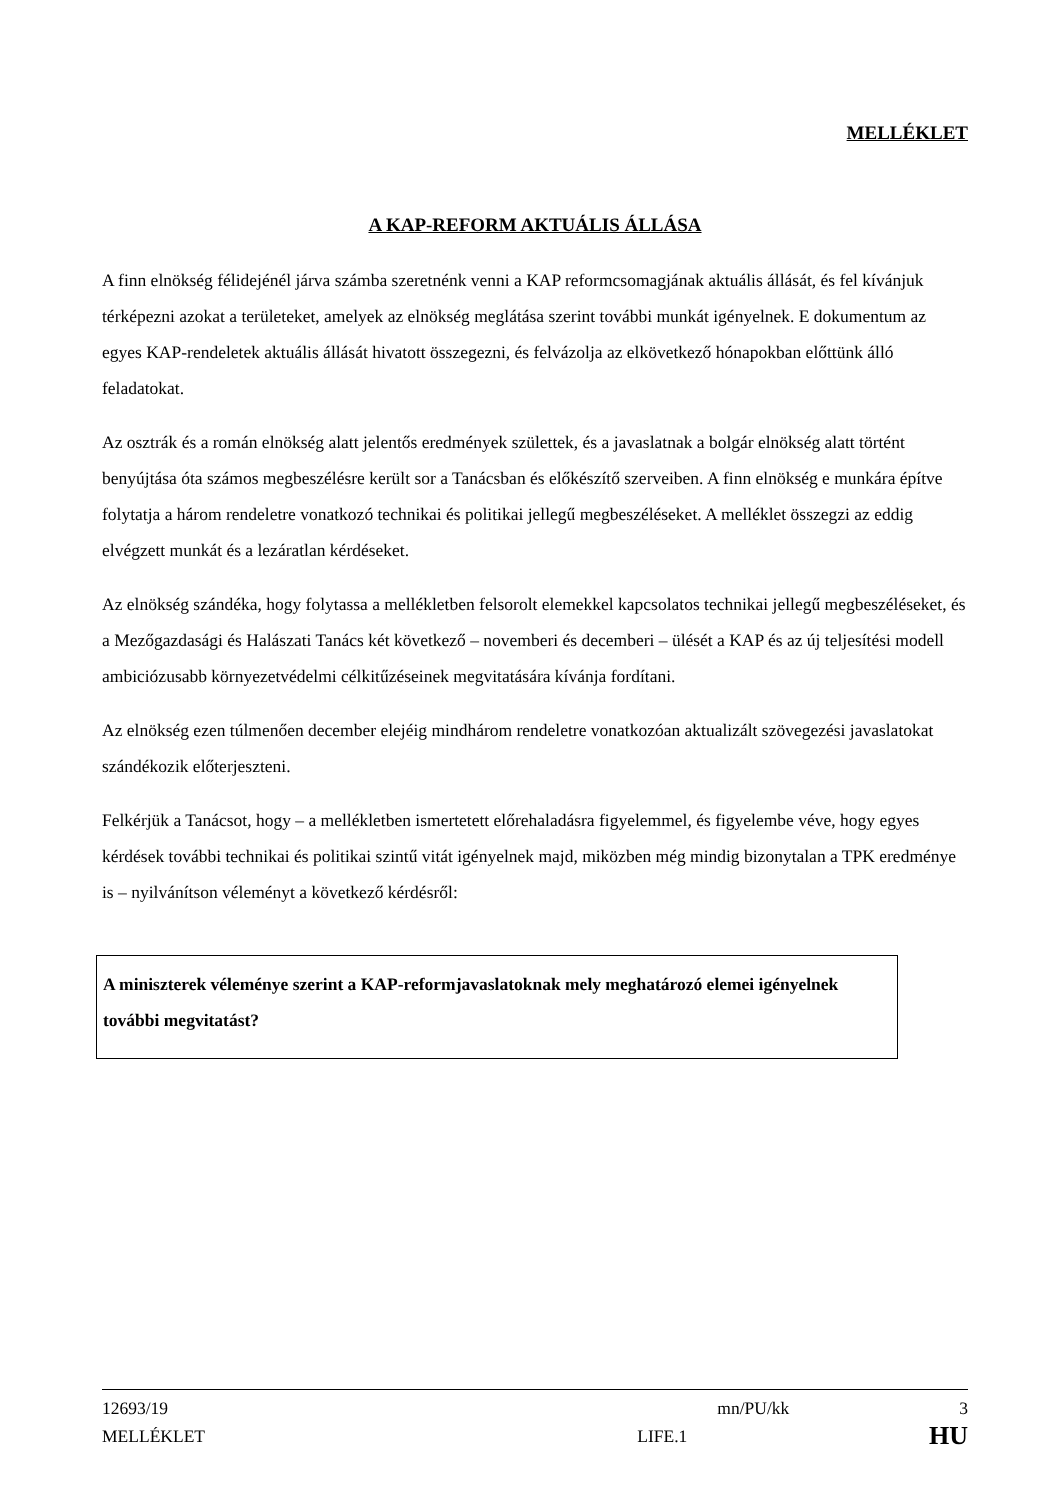MELLÉKLET
A KAP-REFORM AKTUÁLIS ÁLLÁSA
A finn elnökség félidejénél járva számba szeretnénk venni a KAP reformcsomagjának aktuális állását, és fel kívánjuk térképezni azokat a területeket, amelyek az elnökség meglátása szerint további munkát igényelnek. E dokumentum az egyes KAP-rendeletek aktuális állását hivatott összegezni, és felvázolja az elkövetkező hónapokban előttünk álló feladatokat.
Az osztrák és a román elnökség alatt jelentős eredmények születtek, és a javaslatnak a bolgár elnökség alatt történt benyújtása óta számos megbeszélésre került sor a Tanácsban és előkészítő szerveiben. A finn elnökség e munkára építve folytatja a három rendeletre vonatkozó technikai és politikai jellegű megbeszéléseket. A melléklet összegzi az eddig elvégzett munkát és a lezáratlan kérdéseket.
Az elnökség szándéka, hogy folytassa a mellékletben felsorolt elemekkel kapcsolatos technikai jellegű megbeszéléseket, és a Mezőgazdasági és Halászati Tanács két következő – novemberi és decemberi – ülését a KAP és az új teljesítési modell ambiciózusabb környezetvédelmi célkitűzéseinek megvitatására kívánja fordítani.
Az elnökség ezen túlmenően december elejéig mindhárom rendeletre vonatkozóan aktualizált szövegezési javaslatokat szándékozik előterjeszteni.
Felkérjük a Tanácsot, hogy – a mellékletben ismertetett előrehaladásra figyelemmel, és figyelembe véve, hogy egyes kérdések további technikai és politikai szintű vitát igényelnek majd, miközben még mindig bizonytalan a TPK eredménye is – nyilvánítson véleményt a következő kérdésről:
A miniszterek véleménye szerint a KAP-reformjavaslatoknak mely meghatározó elemei igényelnek további megvitatást?
12693/19 mn/PU/kk 3
MELLÉKLET LIFE.1 HU